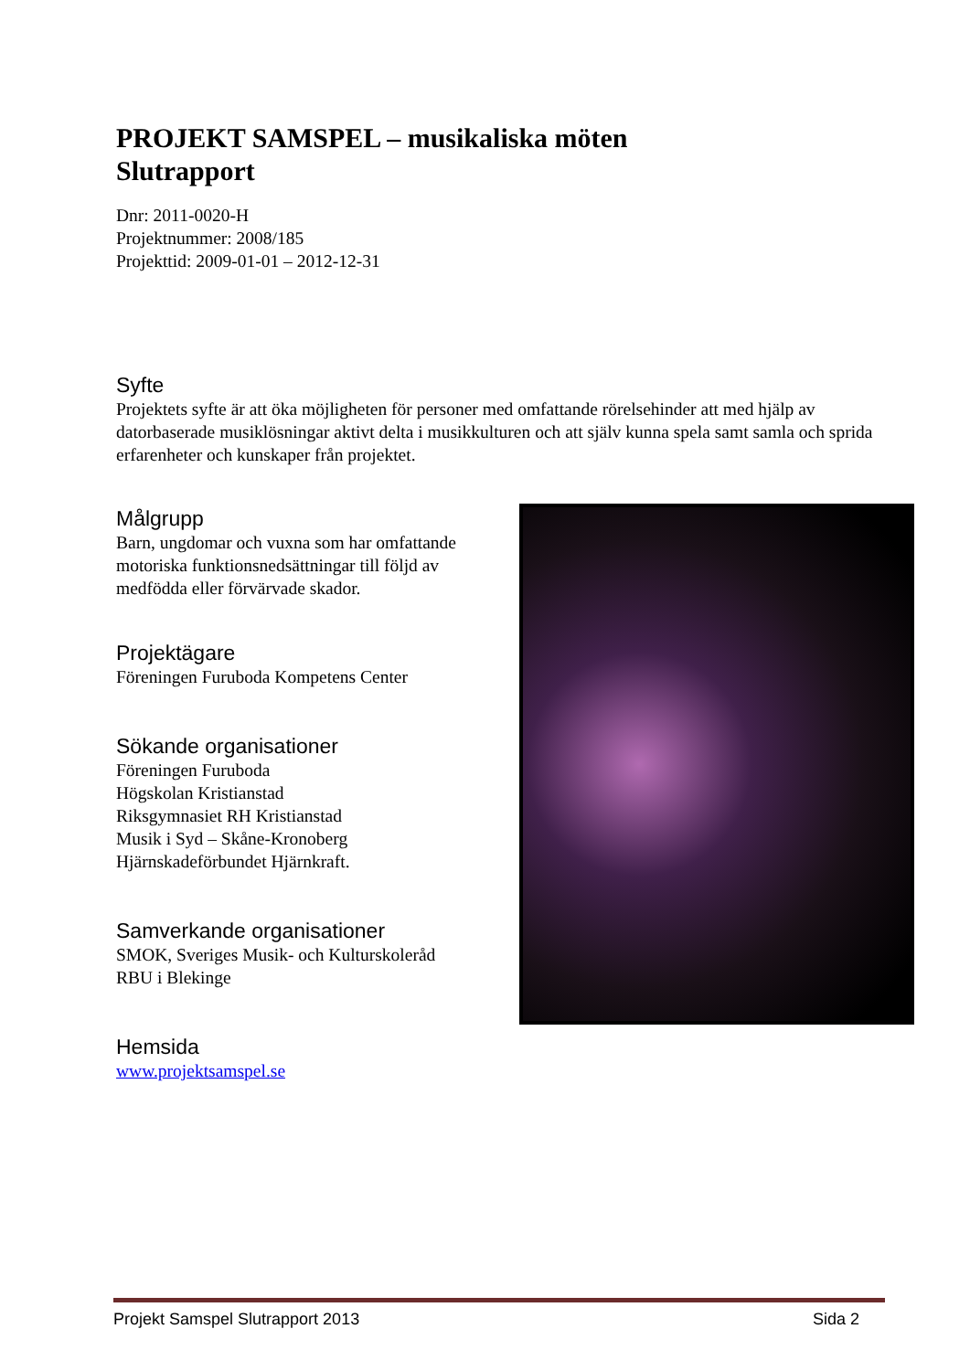PROJEKT SAMSPEL – musikaliska möten
Slutrapport
Dnr: 2011-0020-H
Projektnummer: 2008/185
Projekttid: 2009-01-01 – 2012-12-31
Syfte
Projektets syfte är att öka möjligheten för personer med omfattande rörelsehinder att med hjälp av datorbaserade musiklösningar aktivt delta i musikkulturen och att själv kunna spela samt samla och sprida erfarenheter och kunskaper från projektet.
Målgrupp
Barn, ungdomar och vuxna som har omfattande motoriska funktionsnedsättningar till följd av medfödda eller förvärvade skador.
Projektägare
Föreningen Furuboda Kompetens Center
Sökande organisationer
Föreningen Furuboda
Högskolan Kristianstad
Riksgymnasiet RH Kristianstad
Musik i Syd – Skåne-Kronoberg
Hjärnskadeförbundet Hjärnkraft.
Samverkande organisationer
SMOK, Sveriges Musik- och Kulturskoleråd
RBU i Blekinge
Hemsida
www.projektsamspel.se
Projekt Samspel Slutrapport 2013 Sida 2